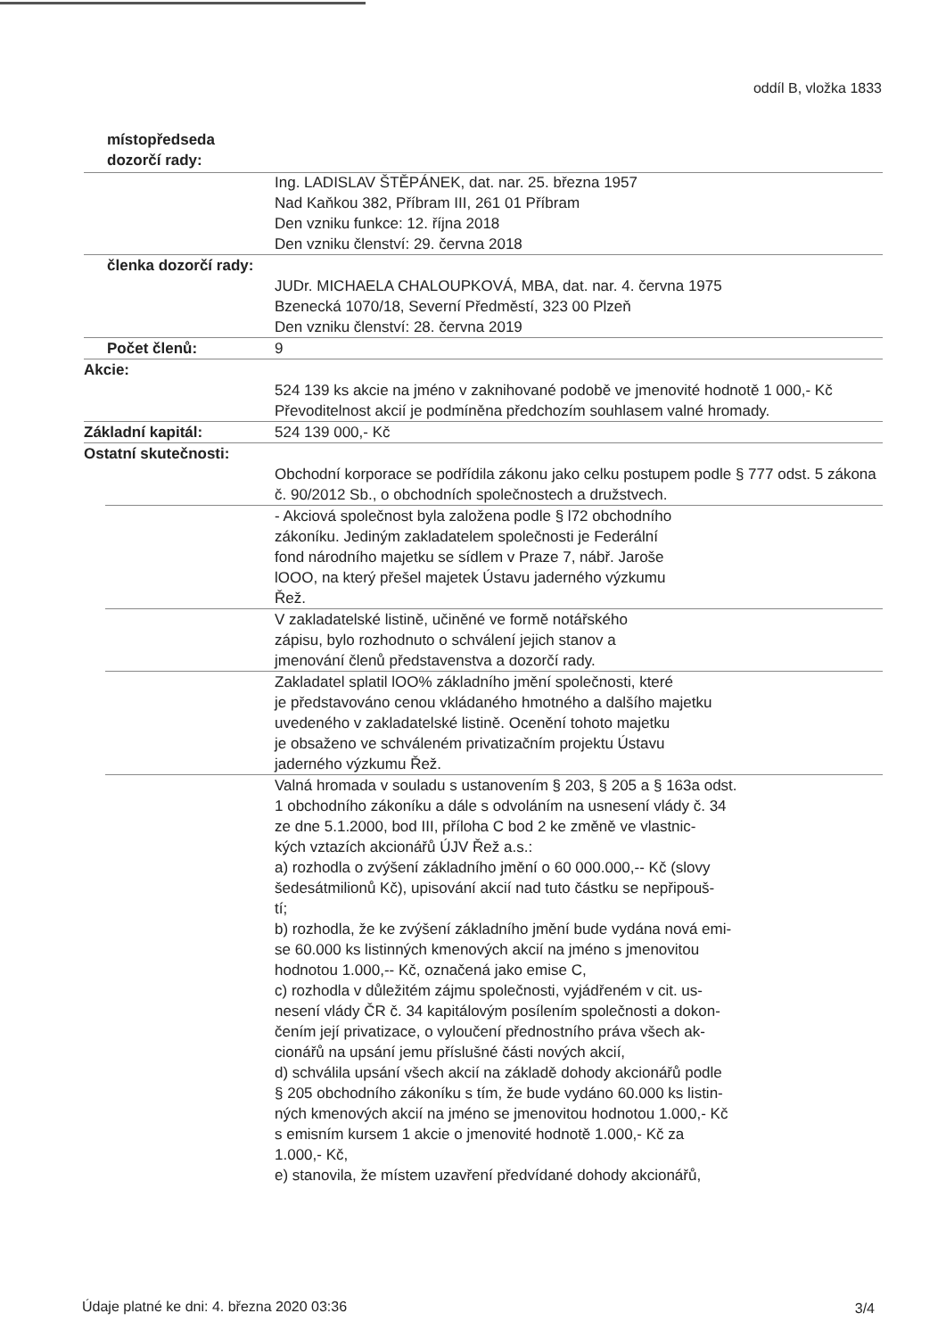oddíl B, vložka 1833
místopředseda
dozorčí rady:
Ing. LADISLAV ŠTĚPÁNEK, dat. nar. 25. března 1957
Nad Kaňkou 382, Příbram III, 261 01 Příbram
Den vzniku funkce: 12. října 2018
Den vzniku členství: 29. června 2018
členka dozorčí rady:
JUDr. MICHAELA CHALOUPKOVÁ, MBA, dat. nar. 4. června 1975
Bzenecká 1070/18, Severní Předměstí, 323 00 Plzeň
Den vzniku členství: 28. června 2019
Počet členů: 9
Akcie:
524 139 ks akcie na jméno v zaknihované podobě ve jmenovité hodnotě 1 000,- Kč
Převoditelnost akcií je podmíněna předchozím souhlasem valné hromady.
Základní kapitál: 524 139 000,- Kč
Ostatní skutečnosti:
Obchodní korporace se podřídila zákonu jako celku postupem podle § 777 odst. 5 zákona č. 90/2012 Sb., o obchodních společnostech a družstvech.
- Akciová společnost byla založena podle § l72 obchodního
zákoníku. Jediným zakladatelem společnosti je Federální
fond národního majetku se sídlem v Praze 7, nábř. Jaroše
lOOO, na který přešel majetek Ústavu jaderného výzkumu
Řež.
V zakladatelské listině, učiněné ve formě notářského
zápisu, bylo rozhodnuto o schválení jejich stanov a
jmenování členů představenstva a dozorčí rady.
Zakladatel splatil lOO% základního jmění společnosti, které
je představováno cenou vkládaného hmotného a dalšího majetku
uvedeného v zakladatelské listině. Ocenění tohoto majetku
je obsaženo ve schváleném privatizačním projektu Ústavu
jaderného výzkumu Řež.
Valná hromada v souladu s ustanovením § 203, § 205 a § 163a odst.
1 obchodního zákoníku a dále s odvoláním na usnesení vlády č. 34
ze dne 5.1.2000, bod III, příloha C bod 2 ke změně ve vlastnic-
kých vztazích akcionářů ÚJV Řež a.s.:
a) rozhodla o zvýšení základního jmění o 60 000.000,-- Kč (slovy
šedesátmilionů Kč), upisování akcií nad tuto částku se nepřipouš-
tí;
b) rozhodla, že ke zvýšení základního jmění bude vydána nová emi-
se 60.000 ks listinných kmenových akcií na jméno s jmenovitou
hodnotou 1.000,-- Kč, označená jako emise C,
c) rozhodla v důležitém zájmu společnosti, vyjádřeném v cit. us-
nesení vlády ČR č. 34 kapitálovým posílením společnosti a dokon-
čením její privatizace, o vyloučení přednostního práva všech ak-
cionářů na upsání jemu příslušné části nových akcií,
d) schválila upsání všech akcií na základě dohody akcionářů podle
§ 205 obchodního zákoníku s tím, že bude vydáno 60.000 ks listin-
ných kmenových akcií na jméno se jmenovitou hodnotou 1.000,- Kč
s emisním kursem 1 akcie o jmenovité hodnotě 1.000,- Kč za
1.000,- Kč,
e) stanovila, že místem uzavření předvídané dohody akcionářů,
Údaje platné ke dni: 4. března 2020 03:36
3/4